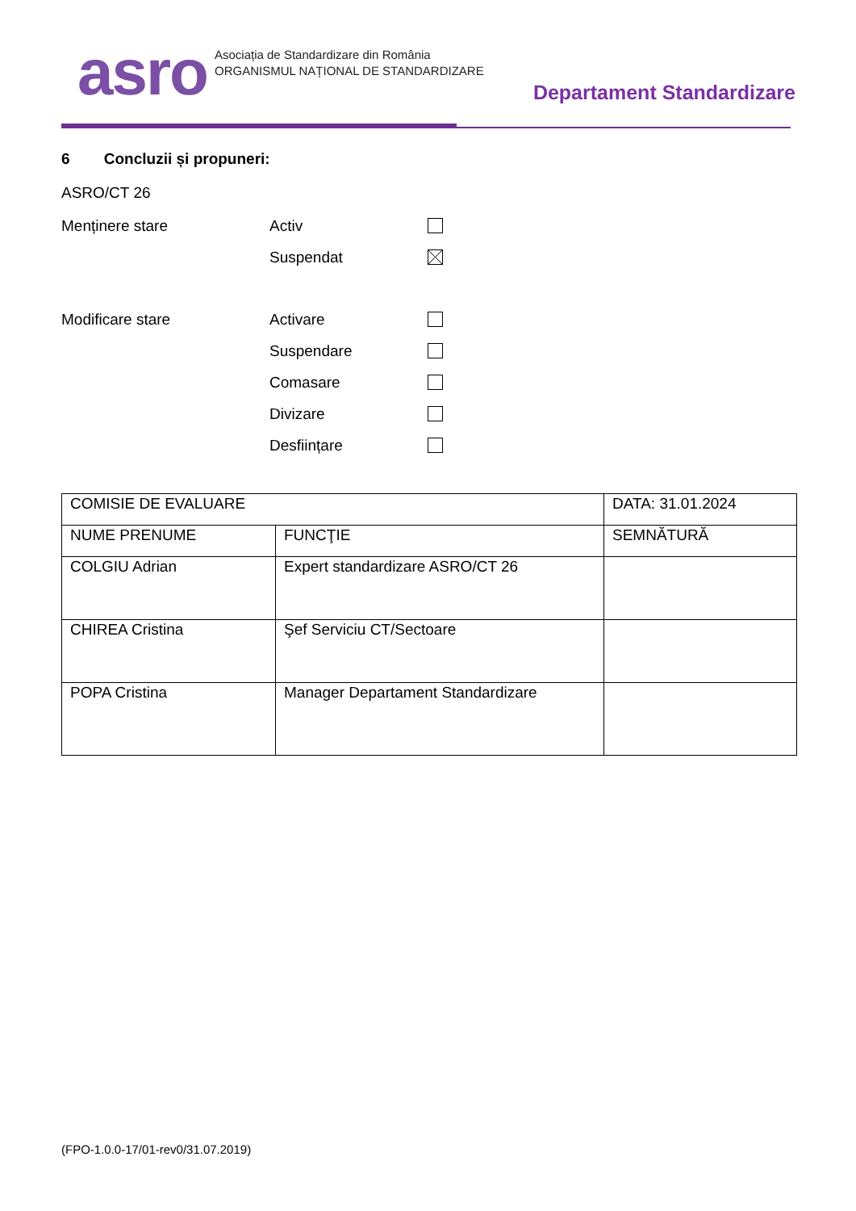asro
Asociația de Standardizare din România
ORGANISMUL NAȚIONAL DE STANDARDIZARE
Departament Standardizare
6 Concluzii și propuneri:
ASRO/CT 26
Menținere stare Activ
Suspendat
Modificare stare Activare
Suspendare
Comasare
Divizare
Desființare
| COMISIE DE EVALUARE | | DATA: 31.01.2024 |
| NUME PRENUME | FUNCŢIE | SEMNĂTURĂ |
| COLGIU Adrian | Expert standardizare ASRO/CT 26 | |
| CHIREA Cristina | Şef Serviciu CT/Sectoare | |
| POPA Cristina | Manager Departament Standardizare | |
(FPO-1.0.0-17/01-rev0/31.07.2019)